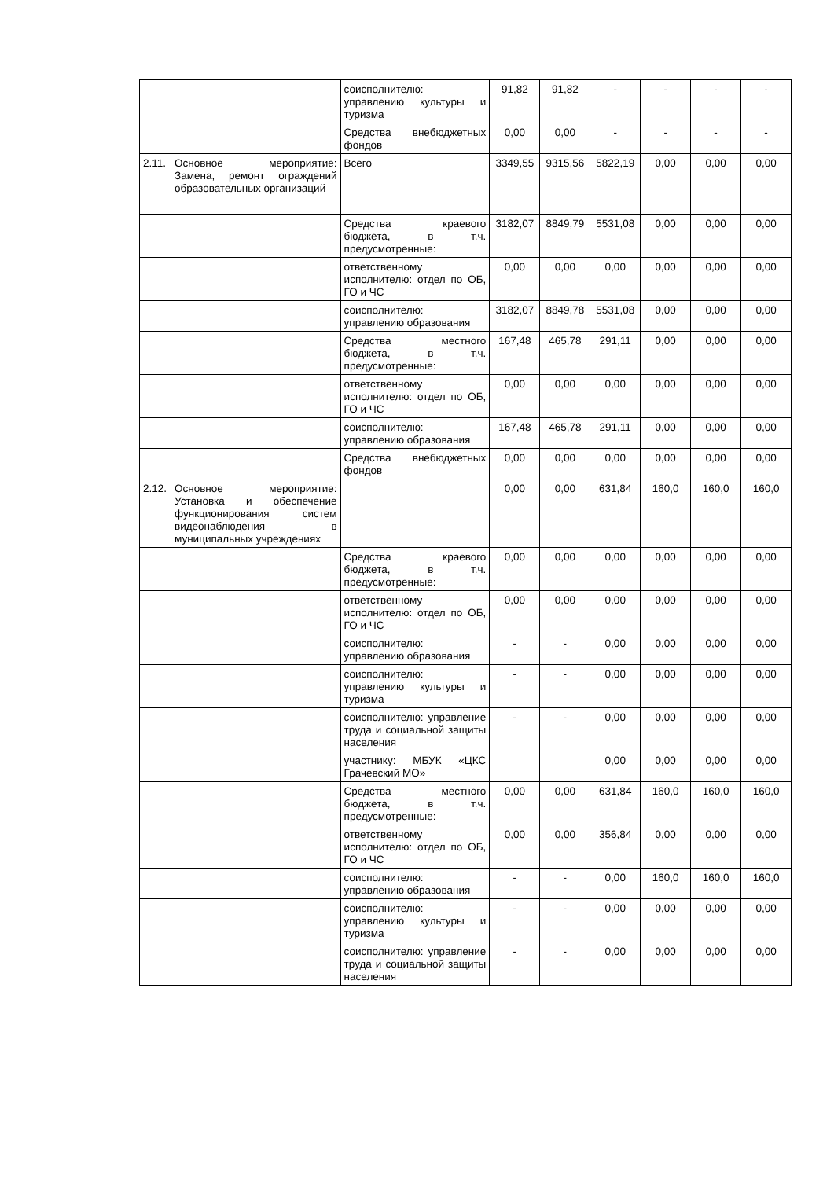| | | соисполнителю: управлению культуры и туризма | 91,82 | 91,82 | - | - | - | - |
| | | Средства внебюджетных фондов | 0,00 | 0,00 | - | - | - | - |
| 2.11. | Основное мероприятие: Замена, ремонт ограждений образовательных организаций | Всего | 3349,55 | 9315,56 | 5822,19 | 0,00 | 0,00 | 0,00 |
| | | Средства краевого бюджета, в т.ч. предусмотренные: | 3182,07 | 8849,79 | 5531,08 | 0,00 | 0,00 | 0,00 |
| | | ответственному исполнителю: отдел по ОБ, ГО и ЧС | 0,00 | 0,00 | 0,00 | 0,00 | 0,00 | 0,00 |
| | | соисполнителю: управлению образования | 3182,07 | 8849,78 | 5531,08 | 0,00 | 0,00 | 0,00 |
| | | Средства местного бюджета, в т.ч. предусмотренные: | 167,48 | 465,78 | 291,11 | 0,00 | 0,00 | 0,00 |
| | | ответственному исполнителю: отдел по ОБ, ГО и ЧС | 0,00 | 0,00 | 0,00 | 0,00 | 0,00 | 0,00 |
| | | соисполнителю: управлению образования | 167,48 | 465,78 | 291,11 | 0,00 | 0,00 | 0,00 |
| | | Средства внебюджетных фондов | 0,00 | 0,00 | 0,00 | 0,00 | 0,00 | 0,00 |
| 2.12. | Основное мероприятие: Установка и обеспечение функционирования систем видеонаблюдения в муниципальных учреждениях | | 0,00 | 0,00 | 631,84 | 160,0 | 160,0 | 160,0 |
| | | Средства краевого бюджета, в т.ч. предусмотренные: | 0,00 | 0,00 | 0,00 | 0,00 | 0,00 | 0,00 |
| | | ответственному исполнителю: отдел по ОБ, ГО и ЧС | 0,00 | 0,00 | 0,00 | 0,00 | 0,00 | 0,00 |
| | | соисполнителю: управлению образования | - | - | 0,00 | 0,00 | 0,00 | 0,00 |
| | | соисполнителю: управлению культуры и туризма | - | - | 0,00 | 0,00 | 0,00 | 0,00 |
| | | соисполнителю: управление труда и социальной защиты населения | - | - | 0,00 | 0,00 | 0,00 | 0,00 |
| | | участнику: МБУК «ЦКС Грачевский МО» | | | 0,00 | 0,00 | 0,00 | 0,00 |
| | | Средства местного бюджета, в т.ч. предусмотренные: | 0,00 | 0,00 | 631,84 | 160,0 | 160,0 | 160,0 |
| | | ответственному исполнителю: отдел по ОБ, ГО и ЧС | 0,00 | 0,00 | 356,84 | 0,00 | 0,00 | 0,00 |
| | | соисполнителю: управлению образования | - | - | 0,00 | 160,0 | 160,0 | 160,0 |
| | | соисполнителю: управлению культуры и туризма | - | - | 0,00 | 0,00 | 0,00 | 0,00 |
| | | соисполнителю: управление труда и социальной защиты населения | - | - | 0,00 | 0,00 | 0,00 | 0,00 |